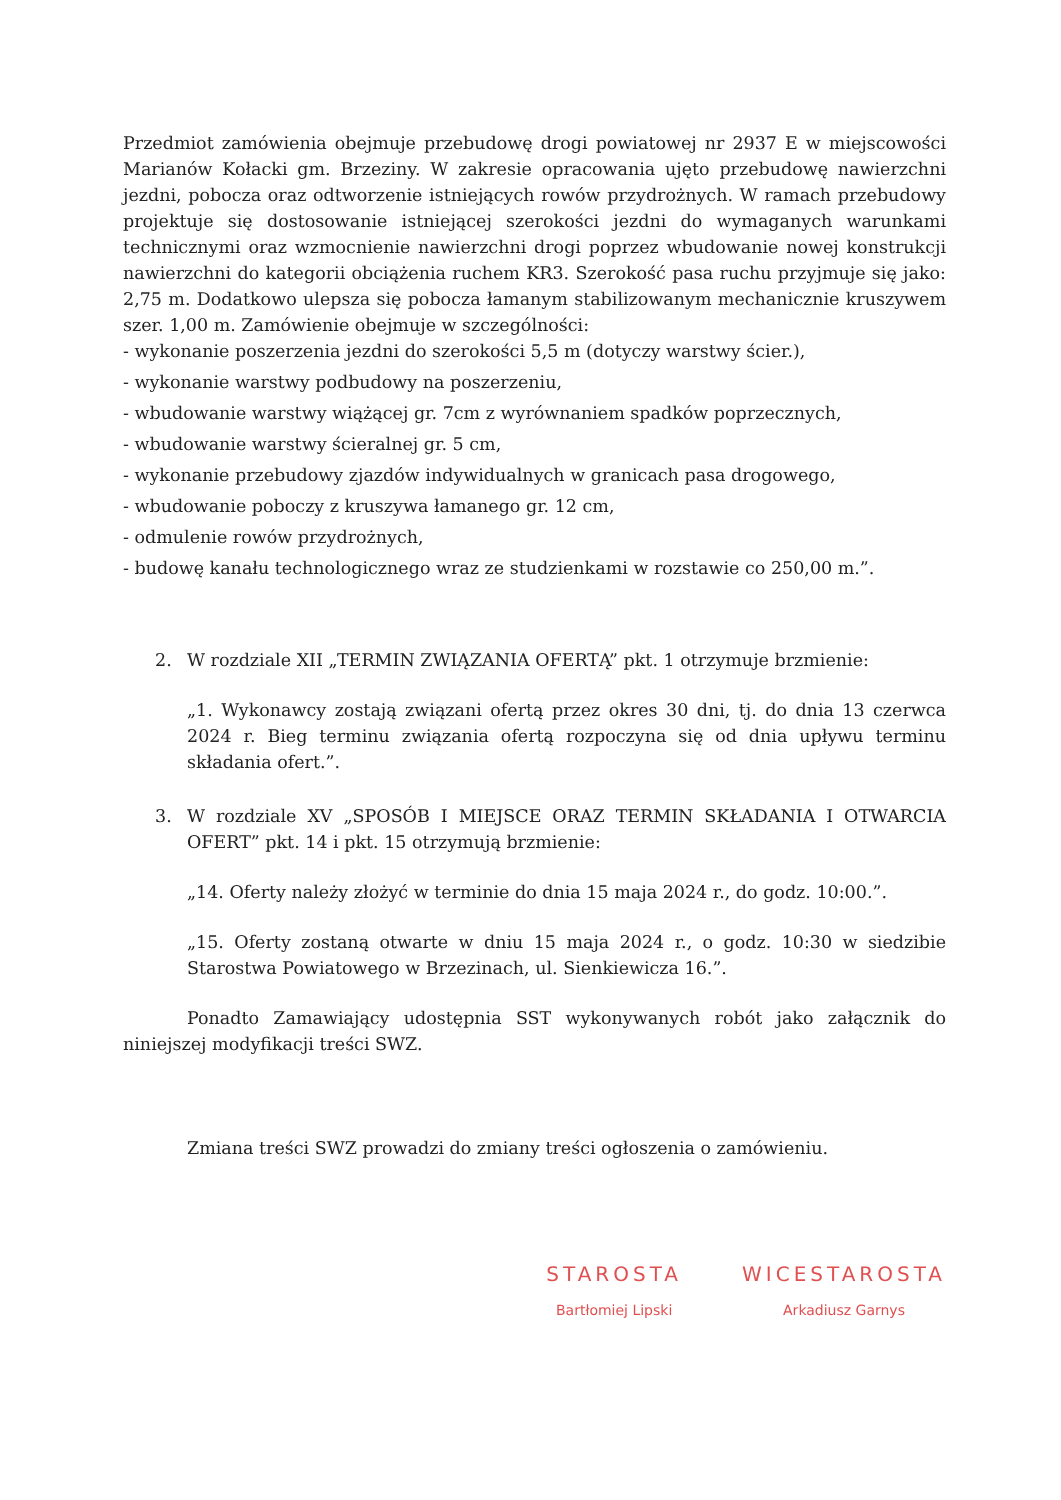Przedmiot zamówienia obejmuje przebudowę drogi powiatowej nr 2937 E w miejscowości Marianów Kołacki gm. Brzeziny. W zakresie opracowania ujęto przebudowę nawierzchni jezdni, pobocza oraz odtworzenie istniejących rowów przydrożnych. W ramach przebudowy projektuje się dostosowanie istniejącej szerokości jezdni do wymaganych warunkami technicznymi oraz wzmocnienie nawierzchni drogi poprzez wbudowanie nowej konstrukcji nawierzchni do kategorii obciążenia ruchem KR3. Szerokość pasa ruchu przyjmuje się jako: 2,75 m. Dodatkowo ulepsza się pobocza łamanym stabilizowanym mechanicznie kruszywem szer. 1,00 m. Zamówienie obejmuje w szczególności:
- wykonanie poszerzenia jezdni do szerokości 5,5 m (dotyczy warstwy ścier.),
- wykonanie warstwy podbudowy na poszerzeniu,
- wbudowanie warstwy wiążącej gr. 7cm z wyrównaniem spadków poprzecznych,
- wbudowanie warstwy ścieralnej gr. 5 cm,
- wykonanie przebudowy zjazdów indywidualnych w granicach pasa drogowego,
- wbudowanie poboczy z kruszywa łamanego gr. 12 cm,
- odmulenie rowów przydrożnych,
- budowę kanału technologicznego wraz ze studzienkami w rozstawie co 250,00 m.”.
2. W rozdziale XII „TERMIN ZWIĄZANIA OFERTĄ” pkt. 1 otrzymuje brzmienie:
„1. Wykonawcy zostają związani ofertą przez okres 30 dni, tj. do dnia 13 czerwca 2024 r. Bieg terminu związania ofertą rozpoczyna się od dnia upływu terminu składania ofert.”.
3. W rozdziale XV „SPOSÓB I MIEJSCE ORAZ TERMIN SKŁADANIA I OTWARCIA OFERT” pkt. 14 i pkt. 15 otrzymują brzmienie:
„14. Oferty należy złożyć w terminie do dnia 15 maja 2024 r., do godz. 10:00.”.
„15. Oferty zostaną otwarte w dniu 15 maja 2024 r., o godz. 10:30 w siedzibie Starostwa Powiatowego w Brzezinach, ul. Sienkiewicza 16.”.
Ponadto Zamawiający udostępnia SST wykonywanych robót jako załącznik do niniejszej modyfikacji treści SWZ.
Zmiana treści SWZ prowadzi do zmiany treści ogłoszenia o zamówieniu.
STAROSTA
Bartłomiej Lipski
WICESTAROSTA
Arkadiusz Garnys